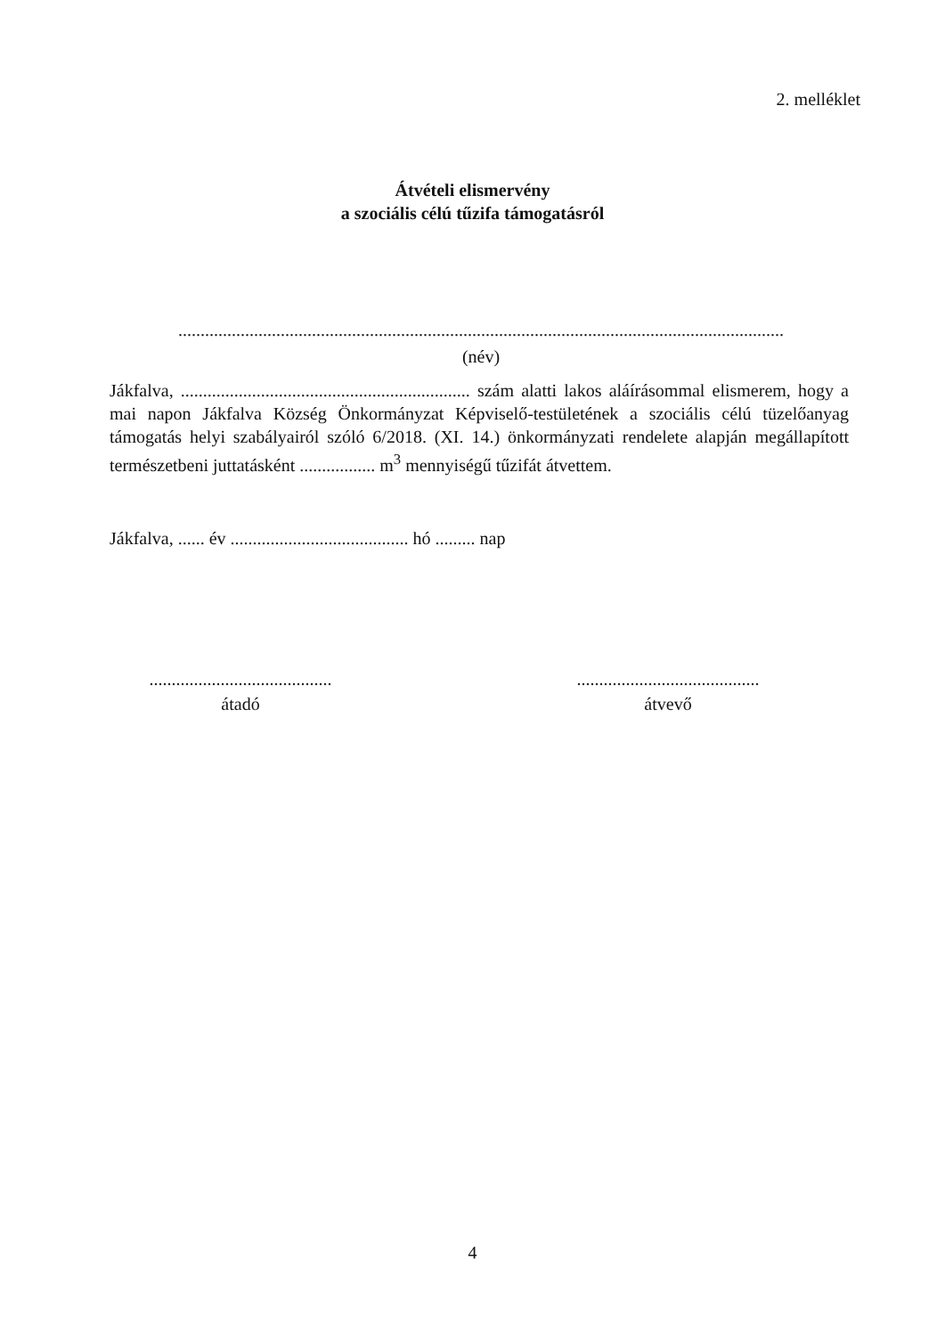2. melléklet
Átvételi elismervény
a szociális célú tűzifa támogatásról
........................................................................................................................................
(név)
Jákfalva, ................................................................. szám alatti lakos aláírásommal elismerem, hogy a mai napon Jákfalva Község Önkormányzat Képviselő-testületének a szociális célú tüzelőanyag támogatás helyi szabályairól szóló 6/2018. (XI. 14.) önkormányzati rendelete alapján megállapított természetbeni juttatásként ................. m<sup>3</sup> mennyiségű tűzifát átvettem.
Jákfalva, ...... év ........................................ hó ......... nap
.........................................
átadó
.........................................
átvevő
4